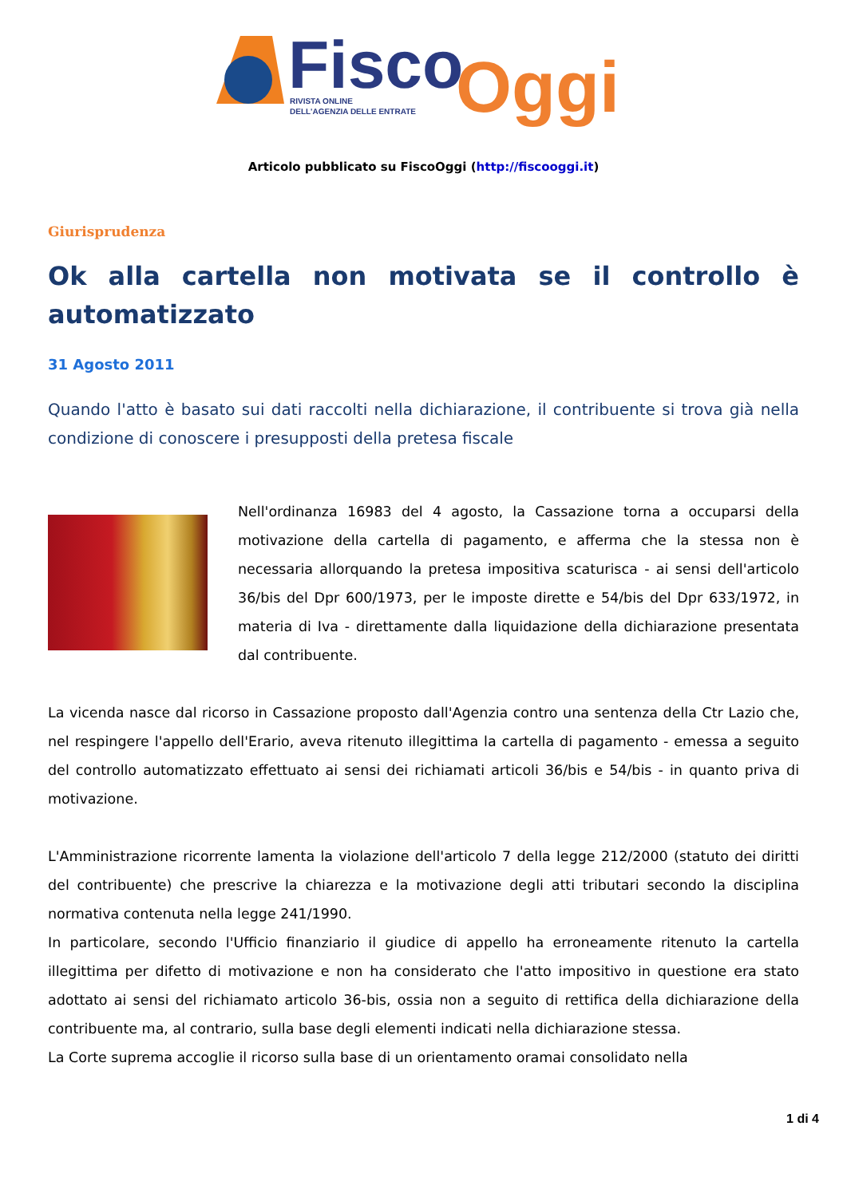Fisco
Oggi
RIVISTA ONLINE
DELL'AGENZIA DELLE ENTRATE
Articolo pubblicato su FiscoOggi (http://fiscooggi.it)
Giurisprudenza
Ok alla cartella non motivata se il controllo è automatizzato
31 Agosto 2011
Quando l'atto è basato sui dati raccolti nella dichiarazione, il contribuente si trova già nella condizione di conoscere i presupposti della pretesa fiscale
Nell'ordinanza 16983 del 4 agosto, la Cassazione torna a occuparsi della motivazione della cartella di pagamento, e afferma che la stessa non è necessaria allorquando la pretesa impositiva scaturisca - ai sensi dell'articolo 36/bis del Dpr 600/1973, per le imposte dirette e 54/bis del Dpr 633/1972, in materia di Iva - direttamente dalla liquidazione della dichiarazione presentata dal contribuente.
La vicenda nasce dal ricorso in Cassazione proposto dall'Agenzia contro una sentenza della Ctr Lazio che, nel respingere l'appello dell'Erario, aveva ritenuto illegittima la cartella di pagamento - emessa a seguito del controllo automatizzato effettuato ai sensi dei richiamati articoli 36/bis e 54/bis - in quanto priva di motivazione.
L'Amministrazione ricorrente lamenta la violazione dell'articolo 7 della legge 212/2000 (statuto dei diritti del contribuente) che prescrive la chiarezza e la motivazione degli atti tributari secondo la disciplina normativa contenuta nella legge 241/1990.
In particolare, secondo l'Ufficio finanziario il giudice di appello ha erroneamente ritenuto la cartella illegittima per difetto di motivazione e non ha considerato che l'atto impositivo in questione era stato adottato ai sensi del richiamato articolo 36-bis, ossia non a seguito di rettifica della dichiarazione della contribuente ma, al contrario, sulla base degli elementi indicati nella dichiarazione stessa.
La Corte suprema accoglie il ricorso sulla base di un orientamento oramai consolidato nella
1 di 4